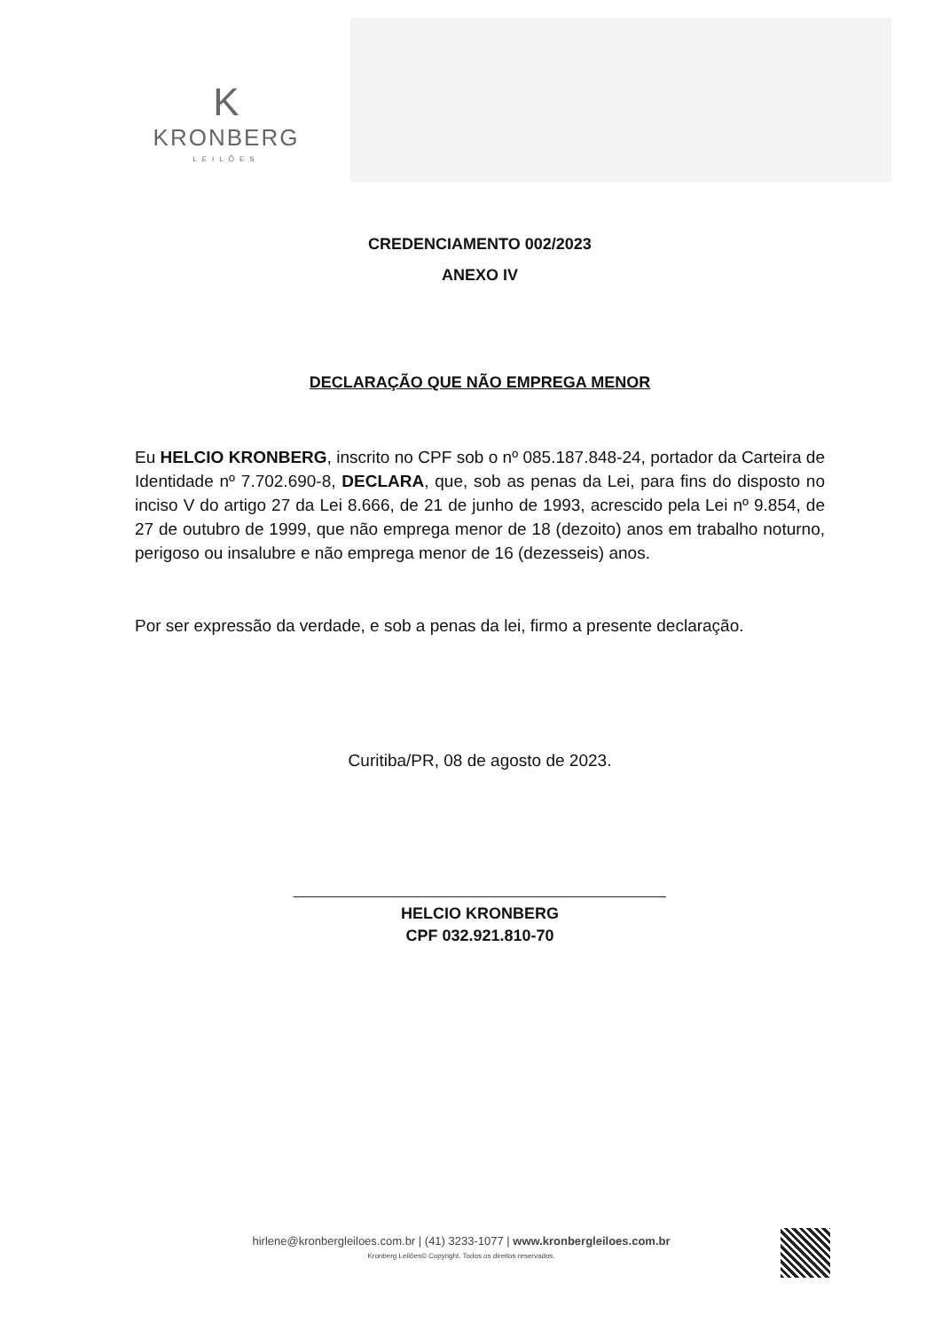K
KRONBERG
LEILÕES
CREDENCIAMENTO 002/2023
ANEXO IV
DECLARAÇÃO QUE NÃO EMPREGA MENOR
Eu HELCIO KRONBERG, inscrito no CPF sob o nº 085.187.848-24, portador da Carteira de Identidade nº 7.702.690-8, DECLARA, que, sob as penas da Lei, para fins do disposto no inciso V do artigo 27 da Lei 8.666, de 21 de junho de 1993, acrescido pela Lei nº 9.854, de 27 de outubro de 1999, que não emprega menor de 18 (dezoito) anos em trabalho noturno, perigoso ou insalubre e não emprega menor de 16 (dezesseis) anos.
Por ser expressão da verdade, e sob a penas da lei, firmo a presente declaração.
Curitiba/PR, 08 de agosto de 2023.
HELCIO KRONBERG
CPF 032.921.810-70
hirlene@kronbergleiloes.com.br | (41) 3233-1077 | www.kronbergleiloes.com.br
Kronberg Leilões© Copyright. Todos os direitos reservados.